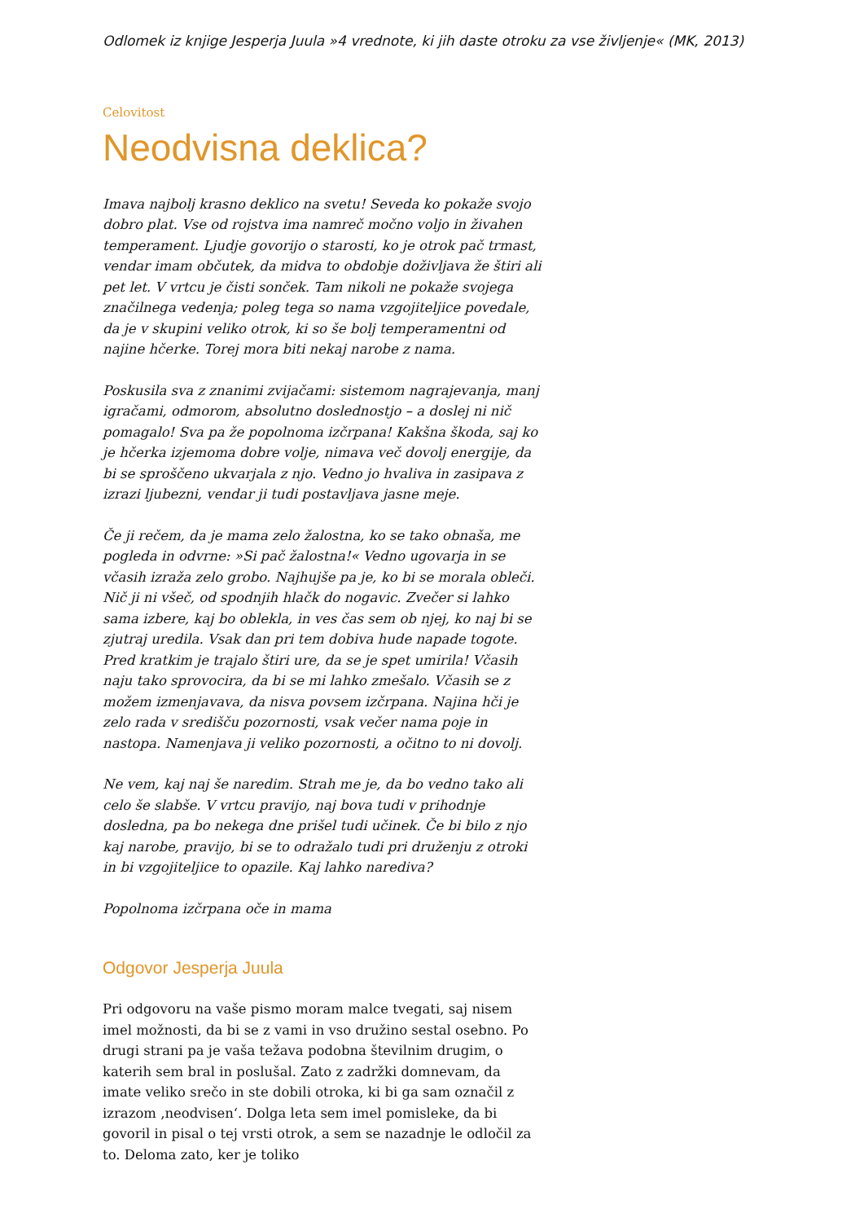Odlomek iz knjige Jesperja Juula »4 vrednote, ki jih daste otroku za vse življenje« (MK, 2013)
Celovitost
Neodvisna deklica?
Imava najbolj krasno deklico na svetu! Seveda ko pokaže svojo dobro plat. Vse od rojstva ima namreč močno voljo in živahen temperament. Ljudje govorijo o starosti, ko je otrok pač trmast, vendar imam občutek, da midva to obdobje doživljava že štiri ali pet let. V vrtcu je čisti sonček. Tam nikoli ne pokaže svojega značilnega vedenja; poleg tega so nama vzgojiteljice povedale, da je v skupini veliko otrok, ki so še bolj temperamentni od najine hčerke. Torej mora biti nekaj narobe z nama.
Poskusila sva z znanimi zvijačami: sistemom nagrajevanja, manj igračami, odmorom, absolutno doslednostjo – a doslej ni nič pomagalo! Sva pa že popolnoma izčrpana! Kakšna škoda, saj ko je hčerka izjemoma dobre volje, nimava več dovolj energije, da bi se sproščeno ukvarjala z njo. Vedno jo hvaliva in zasipava z izrazi ljubezni, vendar ji tudi postavljava jasne meje.
Če ji rečem, da je mama zelo žalostna, ko se tako obnaša, me pogleda in odvrne: »Si pač žalostna!« Vedno ugovarja in se včasih izraža zelo grobo. Najhujše pa je, ko bi se morala obleči. Nič ji ni všeč, od spodnjih hlačk do nogavic. Zvečer si lahko sama izbere, kaj bo oblekla, in ves čas sem ob njej, ko naj bi se zjutraj uredila. Vsak dan pri tem dobiva hude napade togote. Pred kratkim je trajalo štiri ure, da se je spet umirila! Včasih naju tako sprovocira, da bi se mi lahko zmešalo. Včasih se z možem izmenjavava, da nisva povsem izčrpana. Najina hči je zelo rada v središču pozornosti, vsak večer nama poje in nastopa. Namenjava ji veliko pozornosti, a očitno to ni dovolj.
Ne vem, kaj naj še naredim. Strah me je, da bo vedno tako ali celo še slabše. V vrtcu pravijo, naj bova tudi v prihodnje dosledna, pa bo nekega dne prišel tudi učinek. Če bi bilo z njo kaj narobe, pravijo, bi se to odražalo tudi pri druženju z otroki in bi vzgojiteljice to opazile. Kaj lahko narediva?
Popolnoma izčrpana oče in mama
Odgovor Jesperja Juula
Pri odgovoru na vaše pismo moram malce tvegati, saj nisem imel možnosti, da bi se z vami in vso družino sestal osebno. Po drugi strani pa je vaša težava podobna številnim drugim, o katerih sem bral in poslušal. Zato z zadržki domnevam, da imate veliko srečo in ste dobili otroka, ki bi ga sam označil z izrazom ‚neodvisen‘. Dolga leta sem imel pomisleke, da bi govoril in pisal o tej vrsti otrok, a sem se nazadnje le odločil za to. Deloma zato, ker je toliko